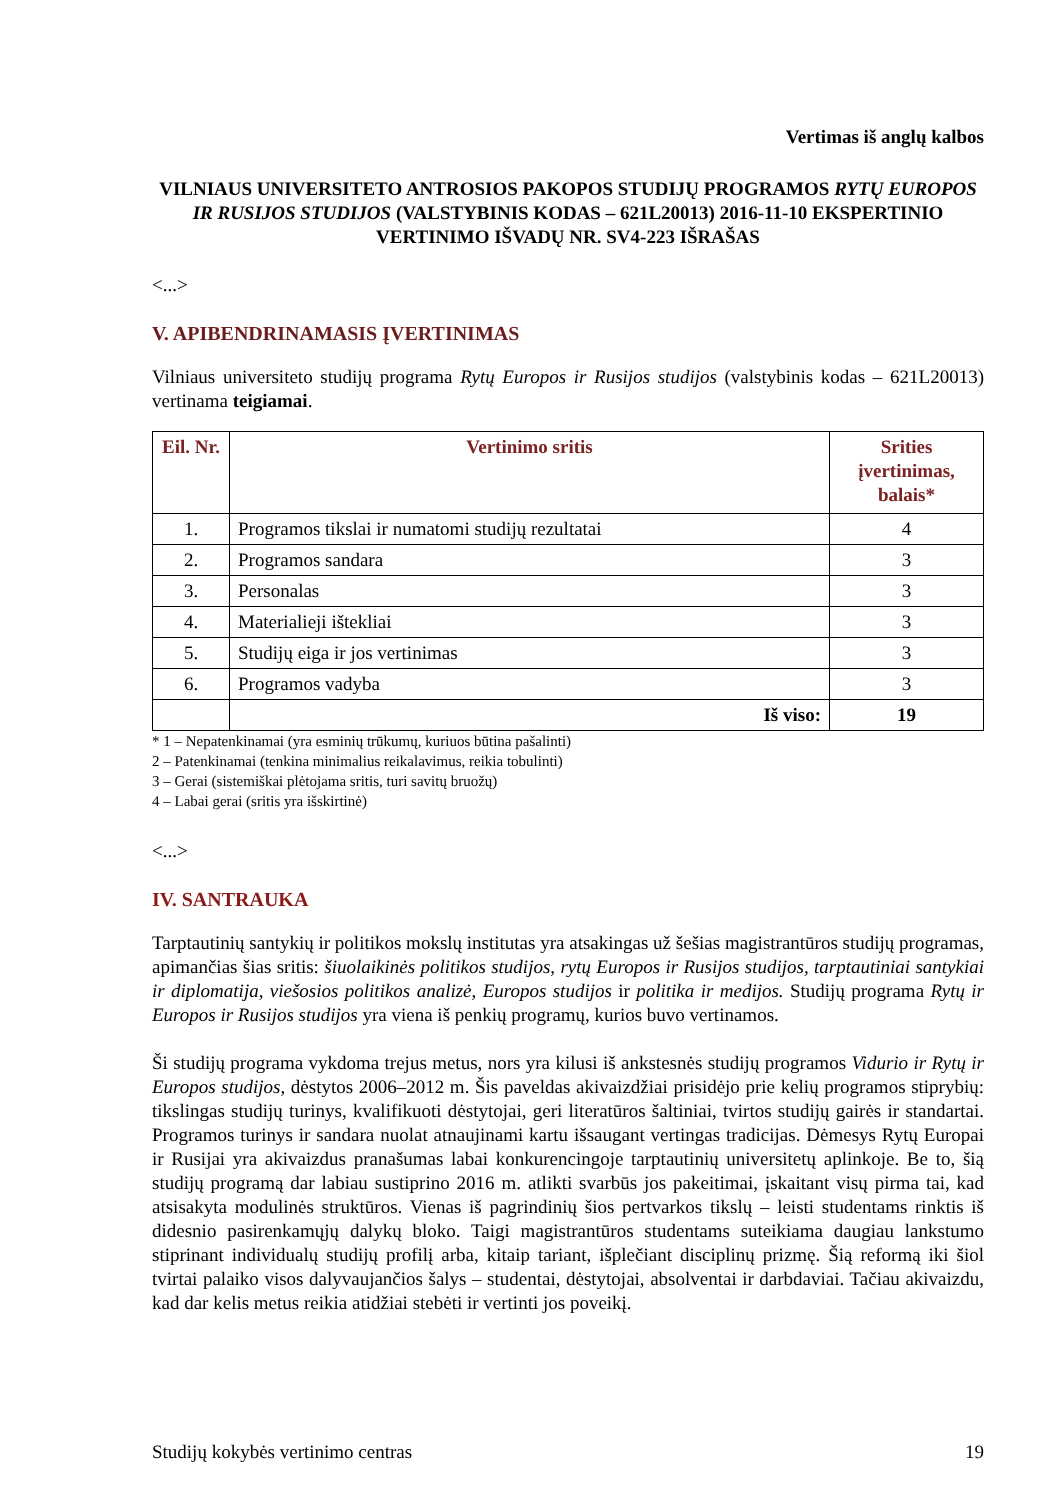Vertimas iš anglų kalbos
VILNIAUS UNIVERSITETO ANTROSIOS PAKOPOS STUDIJŲ PROGRAMOS RYTŲ EUROPOS IR RUSIJOS STUDIJOS (VALSTYBINIS KODAS – 621L20013) 2016-11-10 EKSPERTINIO VERTINIMO IŠVADŲ NR. SV4-223 IŠRAŠAS
<...>
V. APIBENDRINAMASIS ĮVERTINIMAS
Vilniaus universiteto studijų programa Rytų Europos ir Rusijos studijos (valstybinis kodas – 621L20013) vertinama teigiamai.
| Eil. Nr. | Vertinimo sritis | Srities įvertinimas, balais* |
| --- | --- | --- |
| 1. | Programos tikslai ir numatomi studijų rezultatai | 4 |
| 2. | Programos sandara | 3 |
| 3. | Personalas | 3 |
| 4. | Materialieji ištekliai | 3 |
| 5. | Studijų eiga ir jos vertinimas | 3 |
| 6. | Programos vadyba | 3 |
| | Iš viso: | 19 |
* 1 – Nepatenkinamai (yra esminių trūkumų, kuriuos būtina pašalinti)
2 – Patenkinamai (tenkina minimalius reikalavimus, reikia tobulinti)
3 – Gerai (sistemiškai plėtojama sritis, turi savitų bruožų)
4 – Labai gerai (sritis yra išskirtinė)
<...>
IV. SANTRAUKA
Tarptautinių santykių ir politikos mokslų institutas yra atsakingas už šešias magistrantūros studijų programas, apimančias šias sritis: šiuolaikinės politikos studijos, rytų Europos ir Rusijos studijos, tarptautiniai santykiai ir diplomatija, viešosios politikos analizė, Europos studijos ir politika ir medijos. Studijų programa Rytų ir Europos ir Rusijos studijos yra viena iš penkių programų, kurios buvo vertinamos.
Ši studijų programa vykdoma trejus metus, nors yra kilusi iš ankstesnės studijų programos Vidurio ir Rytų ir Europos studijos, dėstytos 2006–2012 m. Šis paveldas akivaizdžiai prisidėjo prie kelių programos stiprybių: tikslingas studijų turinys, kvalifikuoti dėstytojai, geri literatūros šaltiniai, tvirtos studijų gairės ir standartai. Programos turinys ir sandara nuolat atnaujinami kartu išsaugant vertingas tradicijas. Dėmesys Rytų Europai ir Rusijai yra akivaizdus pranašumas labai konkurencingoje tarptautinių universitetų aplinkoje. Be to, šią studijų programą dar labiau sustiprino 2016 m. atlikti svarbūs jos pakeitimai, įskaitant visų pirma tai, kad atsisakyta modulinės struktūros. Vienas iš pagrindinių šios pertvarkos tikslų – leisti studentams rinktis iš didesnio pasirenkamųjų dalykų bloko. Taigi magistrantūros studentams suteikiama daugiau lankstumo stiprinant individualų studijų profilį arba, kitaip tariant, išplečiant disciplinų prizmę. Šią reformą iki šiol tvirtai palaiko visos dalyvaujančios šalys – studentai, dėstytojai, absolventai ir darbdaviai. Tačiau akivaizdu, kad dar kelis metus reikia atidžiai stebėti ir vertinti jos poveikį.
Studijų kokybės vertinimo centras 19